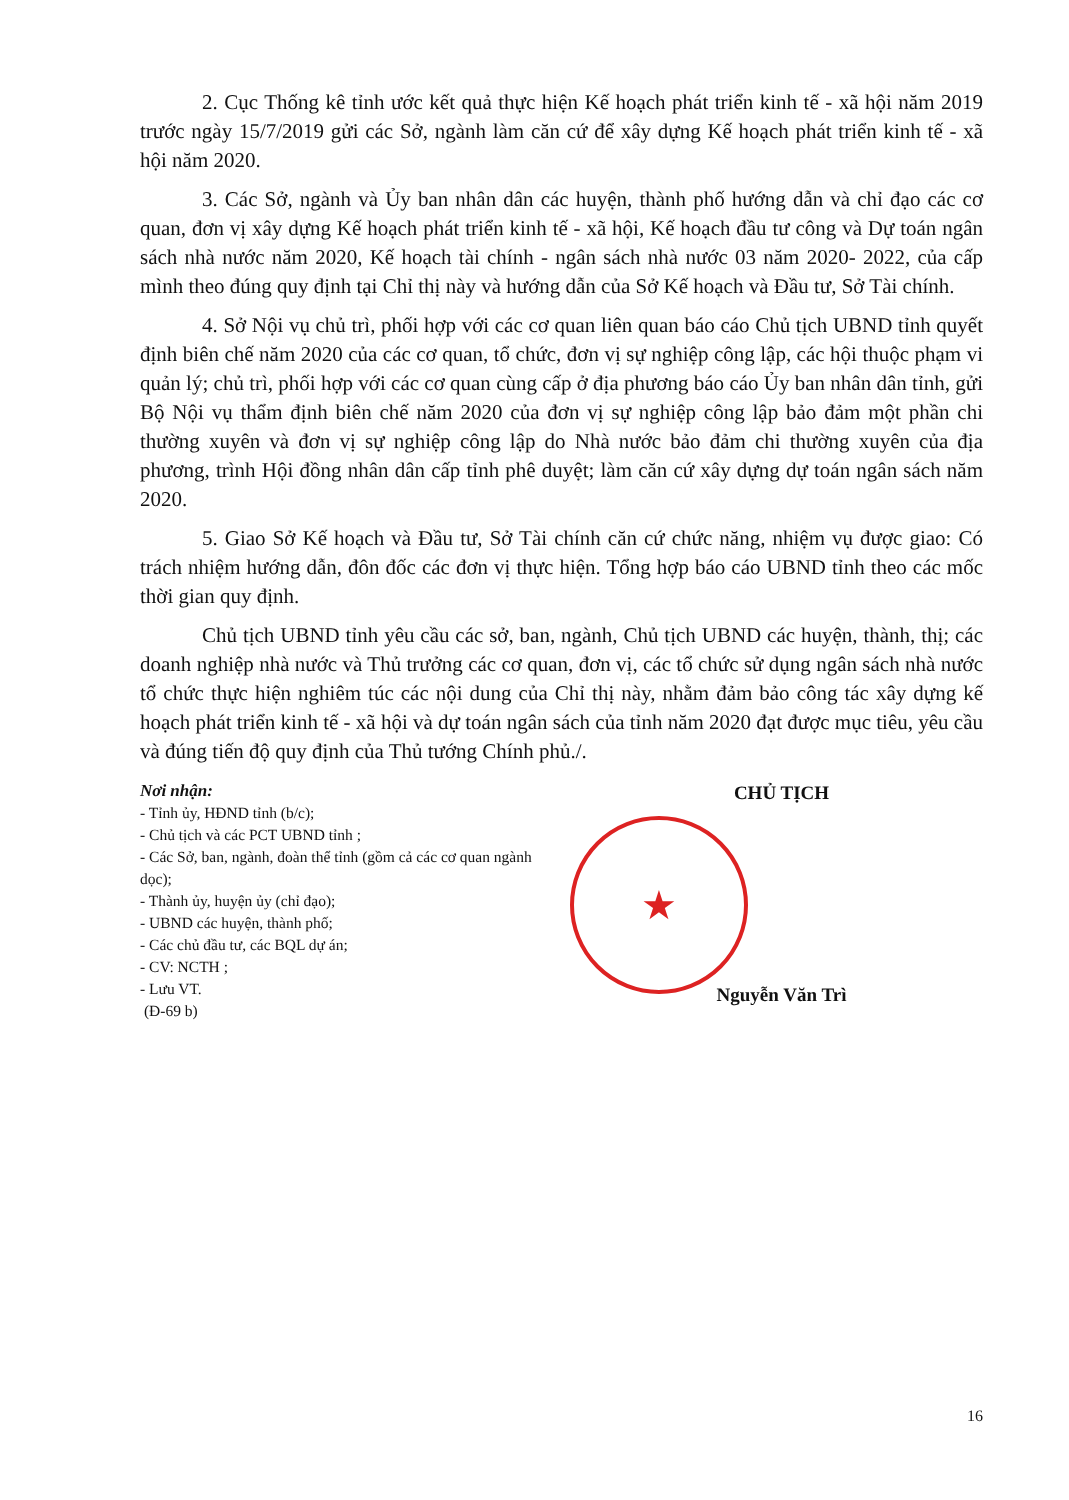2. Cục Thống kê tỉnh ước kết quả thực hiện Kế hoạch phát triển kinh tế - xã hội năm 2019 trước ngày 15/7/2019 gửi các Sở, ngành làm căn cứ để xây dựng Kế hoạch phát triển kinh tế - xã hội năm 2020.
3. Các Sở, ngành và Ủy ban nhân dân các huyện, thành phố hướng dẫn và chỉ đạo các cơ quan, đơn vị xây dựng Kế hoạch phát triển kinh tế - xã hội, Kế hoạch đầu tư công và Dự toán ngân sách nhà nước năm 2020, Kế hoạch tài chính - ngân sách nhà nước 03 năm 2020- 2022, của cấp mình theo đúng quy định tại Chỉ thị này và hướng dẫn của Sở Kế hoạch và Đầu tư, Sở Tài chính.
4. Sở Nội vụ chủ trì, phối hợp với các cơ quan liên quan báo cáo Chủ tịch UBND tỉnh quyết định biên chế năm 2020 của các cơ quan, tổ chức, đơn vị sự nghiệp công lập, các hội thuộc phạm vi quản lý; chủ trì, phối hợp với các cơ quan cùng cấp ở địa phương báo cáo Ủy ban nhân dân tỉnh, gửi Bộ Nội vụ thẩm định biên chế năm 2020 của đơn vị sự nghiệp công lập bảo đảm một phần chi thường xuyên và đơn vị sự nghiệp công lập do Nhà nước bảo đảm chi thường xuyên của địa phương, trình Hội đồng nhân dân cấp tỉnh phê duyệt; làm căn cứ xây dựng dự toán ngân sách năm 2020.
5. Giao Sở Kế hoạch và Đầu tư, Sở Tài chính căn cứ chức năng, nhiệm vụ được giao: Có trách nhiệm hướng dẫn, đôn đốc các đơn vị thực hiện. Tổng hợp báo cáo UBND tỉnh theo các mốc thời gian quy định.
Chủ tịch UBND tỉnh yêu cầu các sở, ban, ngành, Chủ tịch UBND các huyện, thành, thị; các doanh nghiệp nhà nước và Thủ trưởng các cơ quan, đơn vị, các tổ chức sử dụng ngân sách nhà nước tổ chức thực hiện nghiêm túc các nội dung của Chỉ thị này, nhằm đảm bảo công tác xây dựng kế hoạch phát triển kinh tế - xã hội và dự toán ngân sách của tỉnh năm 2020 đạt được mục tiêu, yêu cầu và đúng tiến độ quy định của Thủ tướng Chính phủ./.
Nơi nhận:
- Tỉnh ủy, HĐND tỉnh (b/c);
- Chủ tịch và các PCT UBND tỉnh ;
- Các Sở, ban, ngành, đoàn thể tỉnh (gồm cả các cơ quan ngành dọc);
- Thành ủy, huyện ủy (chỉ đạo);
- UBND các huyện, thành phố;
- Các chủ đầu tư, các BQL dự án;
- CV: NCTH ;
- Lưu VT.
(Đ-69 b)
CHỦ TỊCH
★
Nguyễn Văn Trì
16